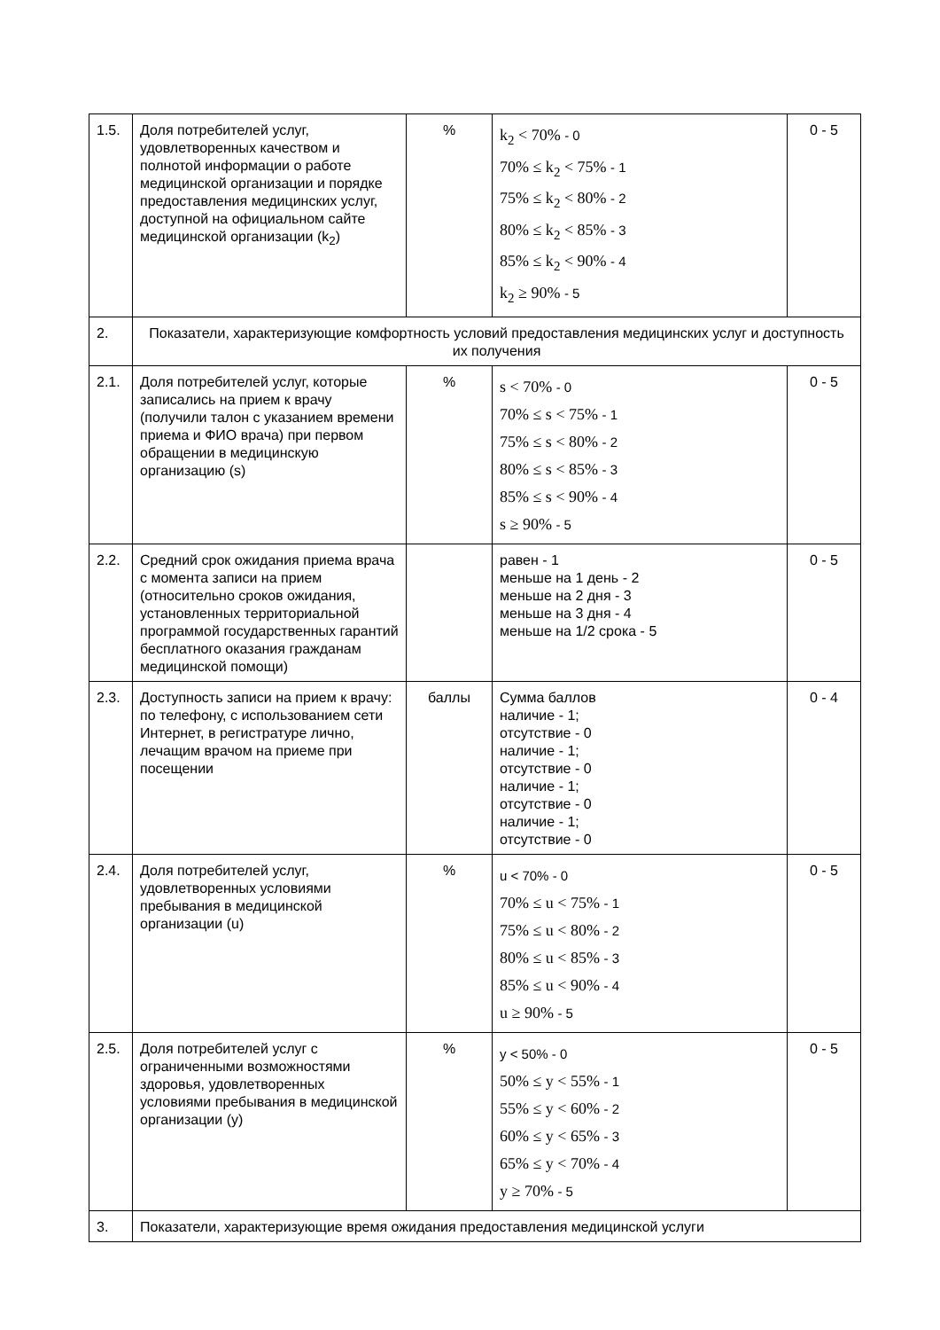| 1.5. | Доля потребителей услуг, удовлетворенных качеством и полнотой информации о работе медицинской организации и порядке предоставления медицинских услуг, доступной на официальном сайте медицинской организации (k<sub>2</sub>) | % | k<sub>2</sub> < 70% - 0 70% ≤ k<sub>2</sub> < 75% - 1 75% ≤ k<sub>2</sub> < 80% - 2 80% ≤ k<sub>2</sub> < 85% - 3 85% ≤ k<sub>2</sub> < 90% - 4 k<sub>2</sub> ≥ 90% - 5 | 0 - 5 |
| 2. | Показатели, характеризующие комфортность условий предоставления медицинских услуг и доступность их получения | | | |
| 2.1. | Доля потребителей услуг, которые записались на прием к врачу (получили талон с указанием времени приема и ФИО врача) при первом обращении в медицинскую организацию (s) | % | s < 70% - 0 70% ≤ s < 75% - 1 75% ≤ s < 80% - 2 80% ≤ s < 85% - 3 85% ≤ s < 90% - 4 s ≥ 90% - 5 | 0 - 5 |
| 2.2. | Средний срок ожидания приема врача с момента записи на прием (относительно сроков ожидания, установленных территориальной программой государственных гарантий бесплатного оказания гражданам медицинской помощи) | | равен - 1 меньше на 1 день - 2 меньше на 2 дня - 3 меньше на 3 дня - 4 меньше на 1/2 срока - 5 | 0 - 5 |
| 2.3. | Доступность записи на прием к врачу: по телефону, с использованием сети Интернет, в регистратуре лично, лечащим врачом на приеме при посещении | баллы | Сумма баллов наличие - 1; отсутствие - 0 наличие - 1; отсутствие - 0 наличие - 1; отсутствие - 0 наличие - 1; отсутствие - 0 | 0 - 4 |
| 2.4. | Доля потребителей услуг, удовлетворенных условиями пребывания в медицинской организации (u) | % | u < 70% - 0 70% ≤ u < 75% - 1 75% ≤ u < 80% - 2 80% ≤ u < 85% - 3 85% ≤ u < 90% - 4 u ≥ 90% - 5 | 0 - 5 |
| 2.5. | Доля потребителей услуг с ограниченными возможностями здоровья, удовлетворенных условиями пребывания в медицинской организации (y) | % | y < 50% - 0 50% ≤ y < 55% - 1 55% ≤ y < 60% - 2 60% ≤ y < 65% - 3 65% ≤ y < 70% - 4 y ≥ 70% - 5 | 0 - 5 |
| 3. | Показатели, характеризующие время ожидания предоставления медицинской услуги | | | |